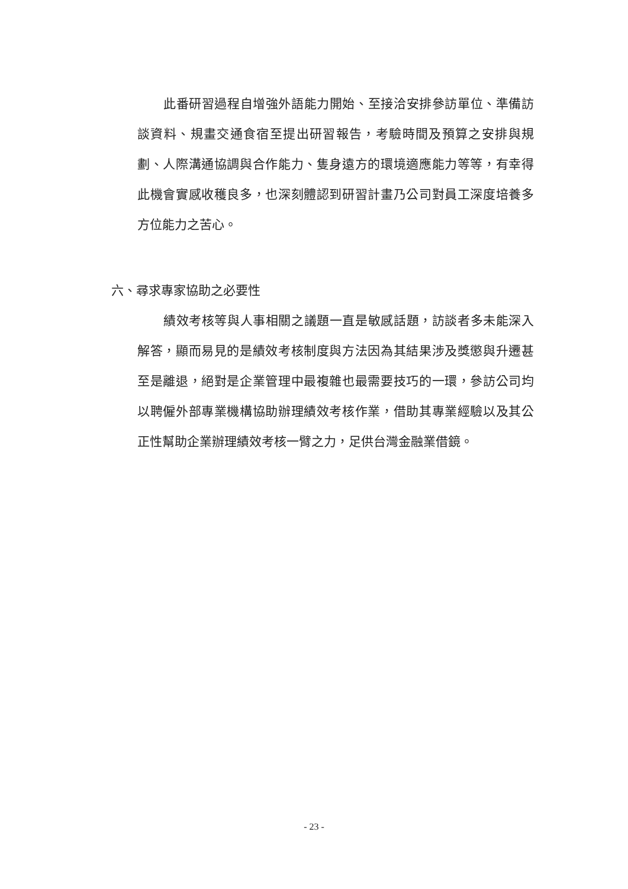此番研習過程自增強外語能力開始、至接洽安排參訪單位、準備訪談資料、規畫交通食宿至提出研習報告，考驗時間及預算之安排與規劃、人際溝通協調與合作能力、隻身遠方的環境適應能力等等，有幸得此機會實感收穫良多，也深刻體認到研習計畫乃公司對員工深度培養多方位能力之苦心。
六、尋求專家協助之必要性
績效考核等與人事相關之議題一直是敏感話題，訪談者多未能深入解答，顯而易見的是績效考核制度與方法因為其結果涉及獎懲與升遷甚至是離退，絕對是企業管理中最複雜也最需要技巧的一環，參訪公司均以聘僱外部專業機構協助辦理績效考核作業，借助其專業經驗以及其公正性幫助企業辦理績效考核一臂之力，足供台灣金融業借鏡。
- 23 -